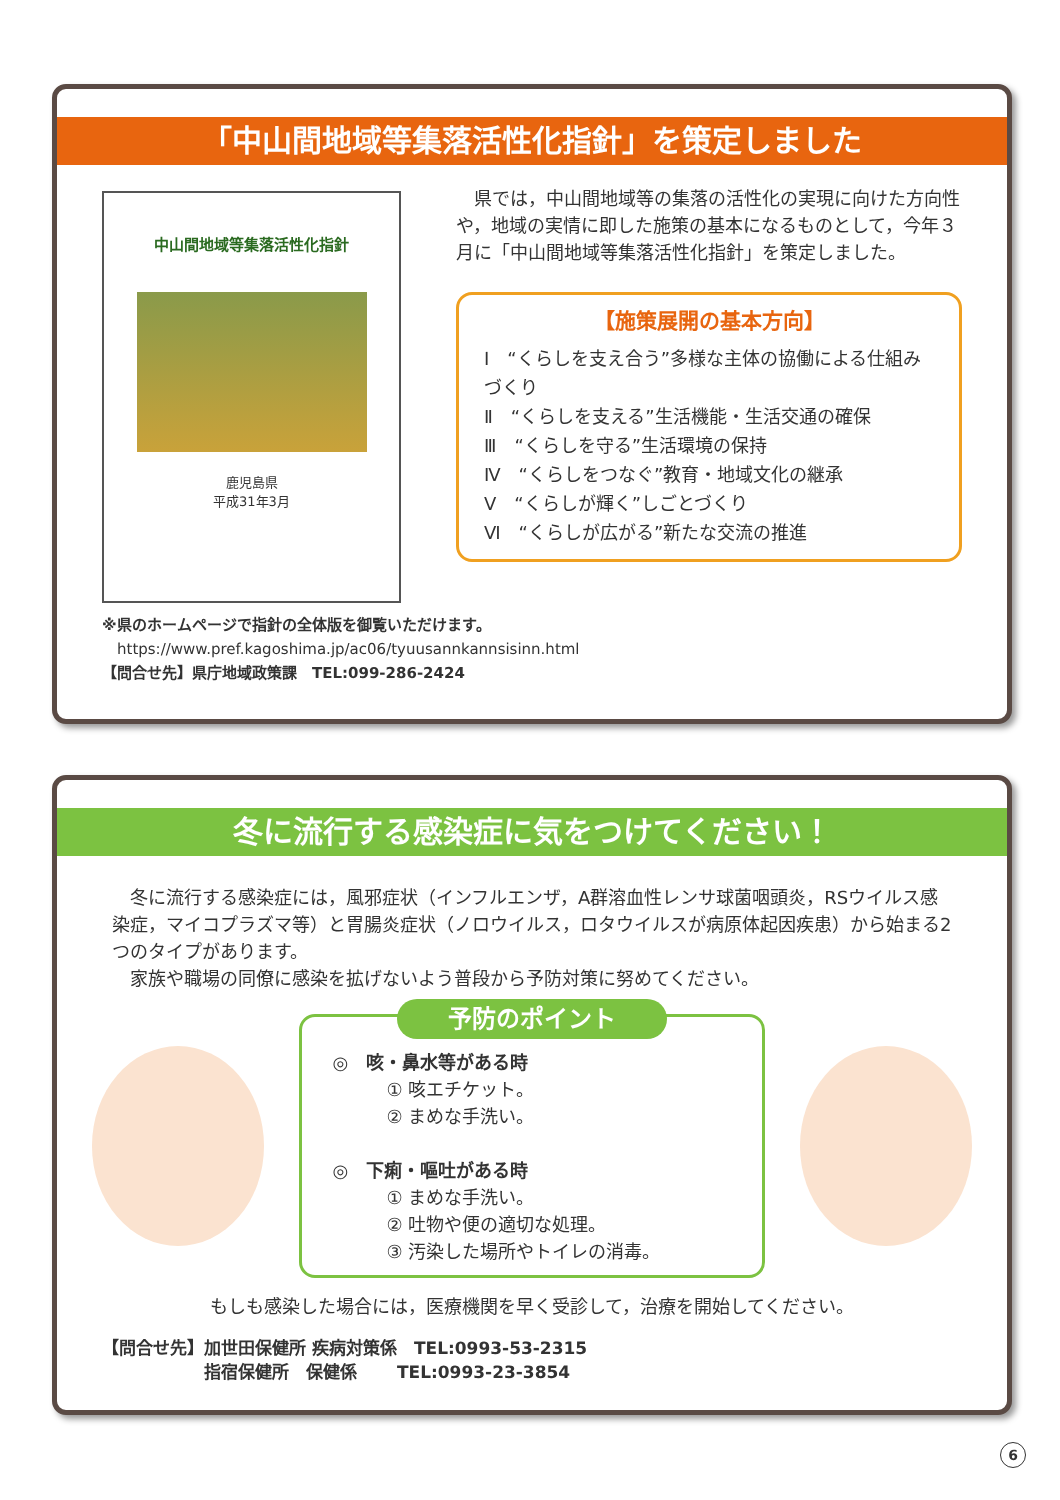「中山間地域等集落活性化指針」を策定しました
中山間地域等集落活性化指針
鹿児島県
平成31年3月
　県では，中山間地域等の集落の活性化の実現に向けた方向性や，地域の実情に即した施策の基本になるものとして，今年３月に「中山間地域等集落活性化指針」を策定しました。
【施策展開の基本方向】
Ⅰ　“くらしを支え合う”多様な主体の協働による仕組みづくり
Ⅱ　“くらしを支える”生活機能・生活交通の確保
Ⅲ　“くらしを守る”生活環境の保持
Ⅳ　“くらしをつなぐ”教育・地域文化の継承
Ⅴ　“くらしが輝く”しごとづくり
Ⅵ　“くらしが広がる”新たな交流の推進
※県のホームページで指針の全体版を御覧いただけます。
　https://www.pref.kagoshima.jp/ac06/tyuusannkannsisinn.html
【問合せ先】県庁地域政策課　TEL:099-286-2424
冬に流行する感染症に気をつけてください！
　冬に流行する感染症には，風邪症状（インフルエンザ，A群溶血性レンサ球菌咽頭炎，RSウイルス感染症，マイコプラズマ等）と胃腸炎症状（ノロウイルス，ロタウイルスが病原体起因疾患）から始まる2つのタイプがあります。
　家族や職場の同僚に感染を拡げないよう普段から予防対策に努めてください。
予防のポイント
◎　咳・鼻水等がある時
　　　① 咳エチケット。
　　　② まめな手洗い。
◎　下痢・嘔吐がある時
　　　① まめな手洗い。
　　　② 吐物や便の適切な処理。
　　　③ 汚染した場所やトイレの消毒。
もしも感染した場合には，医療機関を早く受診して，治療を開始してください。
【問合せ先】加世田保健所 疾病対策係　TEL:0993-53-2315
　　　　　　指宿保健所　保健係　　 TEL:0993-23-3854
6